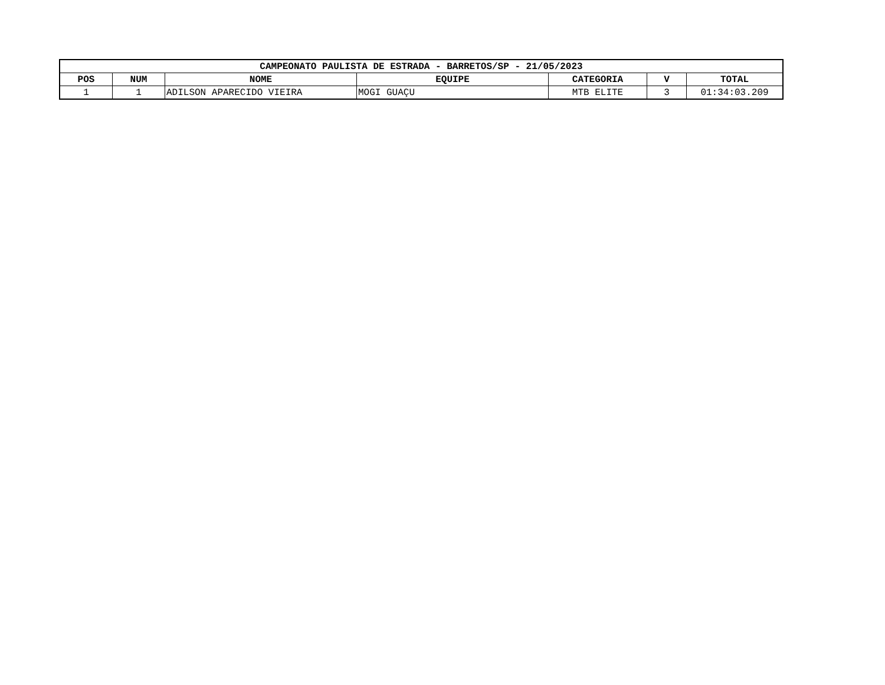| CAMPEONATO PAULISTA DE ESTRADA - BARRETOS/SP - 21/05/2023 | | | | | | |
| --- | --- | --- | --- | --- | --- | --- |
| POS | NUM | NOME | EQUIPE | CATEGORIA | V | TOTAL |
| 1 | 1 | ADILSON APARECIDO VIEIRA | MOGI GUAÇU | MTB ELITE | 3 | 01:34:03.209 |